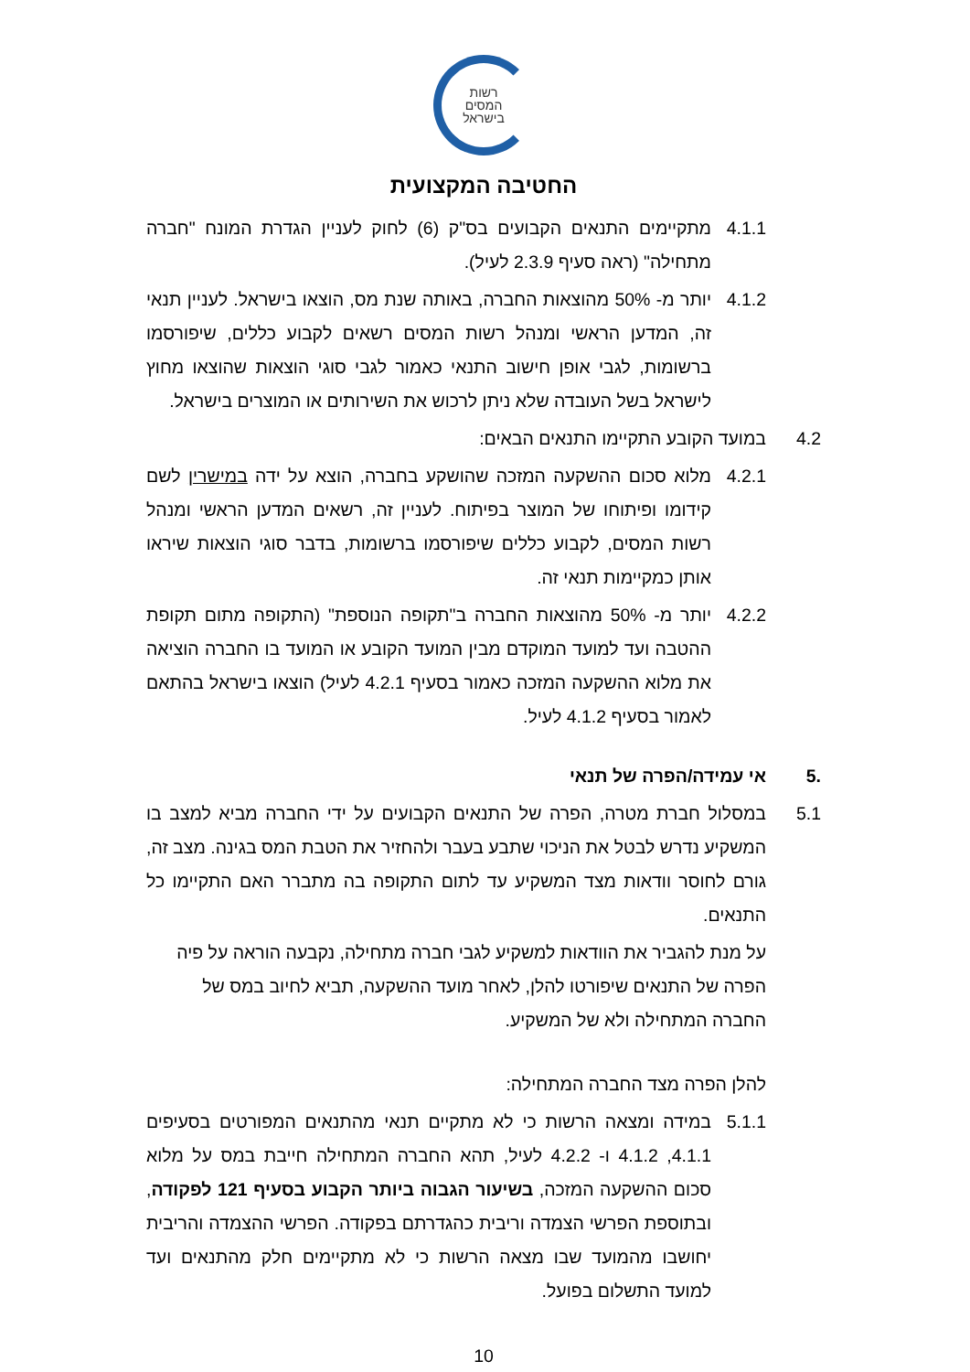רשות
המסים
בישראל
החטיבה המקצועית
4.1.1 מתקיימים התנאים הקבועים בס"ק (6) לחוק לעניין הגדרת המונח "חברה מתחילה" (ראה סעיף 2.3.9 לעיל).
4.1.2 יותר מ- 50% מהוצאות החברה, באותה שנת מס, הוצאו בישראל. לעניין תנאי זה, המדען הראשי ומנהל רשות המסים רשאים לקבוע כללים, שיפורסמו ברשומות, לגבי אופן חישוב התנאי כאמור לגבי סוגי הוצאות שהוצאו מחוץ לישראל בשל העובדה שלא ניתן לרכוש את השירותים או המוצרים בישראל.
4.2 במועד הקובע התקיימו התנאים הבאים:
4.2.1 מלוא סכום ההשקעה המזכה שהושקע בחברה, הוצא על ידה במישרין לשם קידומו ופיתוחו של המוצר בפיתוח. לעניין זה, רשאים המדען הראשי ומנהל רשות המסים, לקבוע כללים שיפורסמו ברשומות, בדבר סוגי הוצאות שיראו אותן כמקיימות תנאי זה.
4.2.2 יותר מ- 50% מהוצאות החברה ב"תקופה הנוספת" (התקופה מתום תקופת ההטבה ועד למועד המוקדם מבין המועד הקובע או המועד בו החברה הוציאה את מלוא ההשקעה המזכה כאמור בסעיף 4.2.1 לעיל) הוצאו בישראל בהתאם לאמור בסעיף 4.1.2 לעיל.
.5 אי עמידה/הפרה של תנאי
5.1 במסלול חברת מטרה, הפרה של התנאים הקבועים על ידי החברה מביא למצב בו המשקיע נדרש לבטל את הניכוי שתבע בעבר ולהחזיר את הטבת המס בגינה. מצב זה, גורם לחוסר וודאות מצד המשקיע עד לתום התקופה בה מתברר האם התקיימו כל התנאים.
על מנת להגביר את הוודאות למשקיע לגבי חברה מתחילה, נקבעה הוראה על פיה הפרה של התנאים שיפורטו להלן, לאחר מועד ההשקעה, תביא לחיוב במס של החברה המתחילה ולא של המשקיע.
להלן הפרה מצד החברה המתחילה:
5.1.1 במידה ומצאה הרשות כי לא מתקיים תנאי מהתנאים המפורטים בסעיפים 4.1.1, 4.1.2 ו- 4.2.2 לעיל, תהא החברה המתחילה חייבת במס על מלוא סכום ההשקעה המזכה, בשיעור הגבוה ביותר הקבוע בסעיף 121 לפקודה, ובתוספת הפרשי הצמדה וריבית כהגדרתם בפקודה. הפרשי ההצמדה והריבית יחושבו מהמועד שבו מצאה הרשות כי לא מתקיימים חלק מהתנאים ועד למועד התשלום בפועל.
10